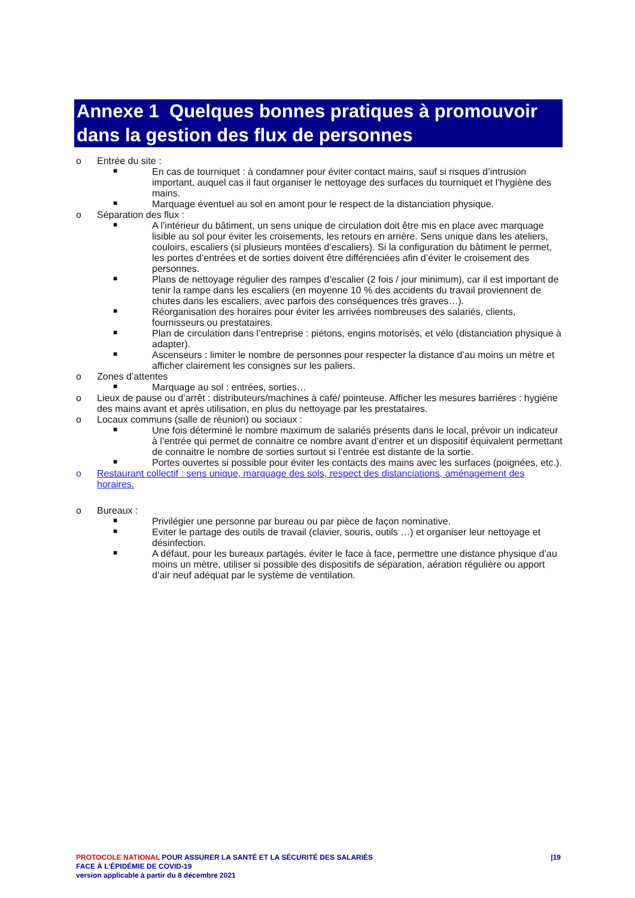Annexe 1 Quelques bonnes pratiques à promouvoir dans la gestion des flux de personnes
o Entrée du site :
■ En cas de tourniquet : à condamner pour éviter contact mains, sauf si risques d’intrusion important, auquel cas il faut organiser le nettoyage des surfaces du tourniquet et l’hygiène des mains.
■ Marquage éventuel au sol en amont pour le respect de la distanciation physique.
o Séparation des flux :
■ A l’intérieur du bâtiment, un sens unique de circulation doit être mis en place avec marquage lisible au sol pour éviter les croisements, les retours en arrière. Sens unique dans les ateliers, couloirs, escaliers (si plusieurs montées d’escaliers). Si la configuration du bâtiment le permet, les portes d’entrées et de sorties doivent être différenciées afin d’éviter le croisement des personnes.
■ Plans de nettoyage régulier des rampes d’escalier (2 fois / jour minimum), car il est important de tenir la rampe dans les escaliers (en moyenne 10 % des accidents du travail proviennent de chutes dans les escaliers, avec parfois des conséquences très graves…).
■ Réorganisation des horaires pour éviter les arrivées nombreuses des salariés, clients, fournisseurs ou prestataires.
■ Plan de circulation dans l’entreprise : piétons, engins motorisés, et vélo (distanciation physique à adapter).
■ Ascenseurs : limiter le nombre de personnes pour respecter la distance d’au moins un mètre et afficher clairement les consignes sur les paliers.
o Zones d’attentes
■ Marquage au sol : entrées, sorties…
o Lieux de pause ou d’arrêt : distributeurs/machines à café/ pointeuse. Afficher les mesures barrières : hygiène des mains avant et après utilisation, en plus du nettoyage par les prestataires.
o Locaux communs (salle de réunion) ou sociaux :
■ Une fois déterminé le nombre maximum de salariés présents dans le local, prévoir un indicateur à l’entrée qui permet de connaitre ce nombre avant d’entrer et un dispositif équivalent permettant de connaitre le nombre de sorties surtout si l’entrée est distante de la sortie.
■ Portes ouvertes si possible pour éviter les contacts des mains avec les surfaces (poignées, etc.).
o Restaurant collectif : sens unique, marquage des sols, respect des distanciations, aménagement des horaires.
o Bureaux :
■ Privilégier une personne par bureau ou par pièce de façon nominative.
■ Eviter le partage des outils de travail (clavier, souris, outils …) et organiser leur nettoyage et désinfection.
■ A défaut, pour les bureaux partagés, éviter le face à face, permettre une distance physique d’au moins un mètre, utiliser si possible des dispositifs de séparation, aération régulière ou apport d’air neuf adéquat par le système de ventilation.
|19 PROTOCOLE NATIONAL POUR ASSURER LA SANTÉ ET LA SÉCURITÉ DES SALARIÉS
FACE À L’ÉPIDÉMIE DE COVID-19
version applicable à partir du 8 décembre 2021